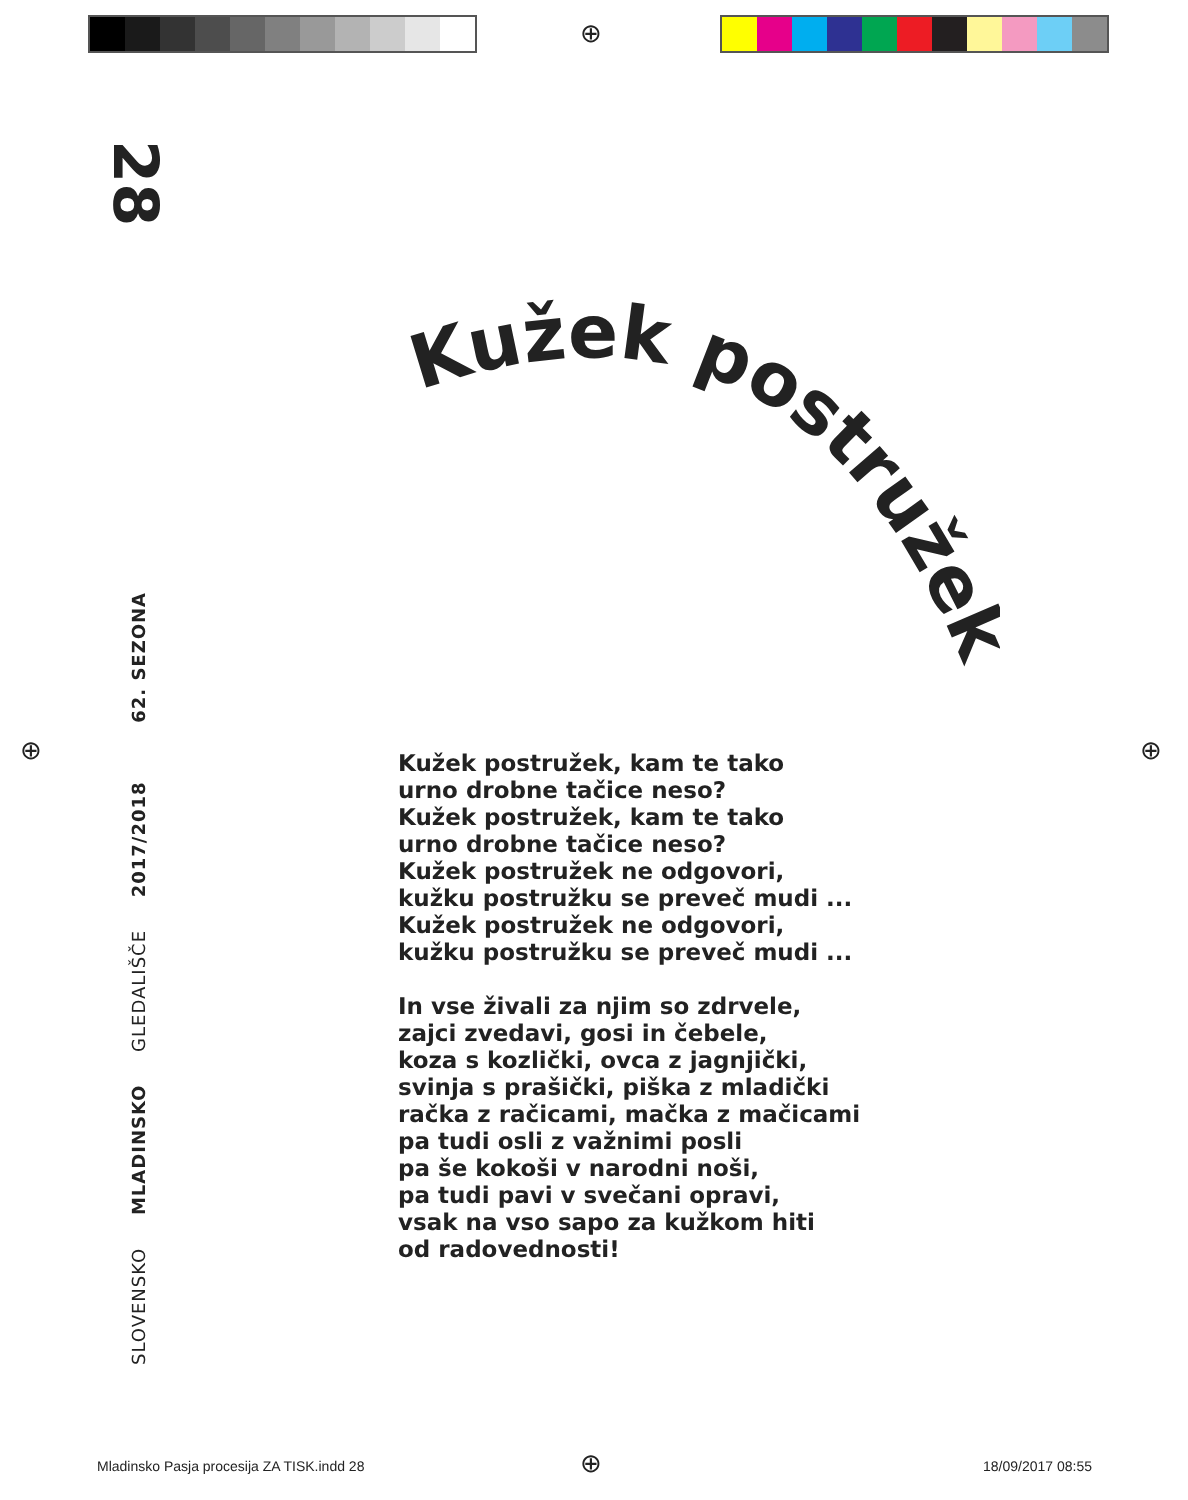⊕
⊕ ⊕
28
SLOVENSKO MLADINSKO GLEDALIŠČE 2017/2018 62. SEZONA
Kužek postružek
Kužek postružek, kam te tako
urno drobne tačice neso?
Kužek postružek, kam te tako
urno drobne tačice neso?
Kužek postružek ne odgovori,
kužku postružku se preveč mudi ...
Kužek postružek ne odgovori,
kužku postružku se preveč mudi ...
In vse živali za njim so zdrvele,
zajci zvedavi, gosi in čebele,
koza s kozlički, ovca z jagnjički,
svinja s prašički, piška z mladički
račka z račicami, mačka z mačicami
pa tudi osli z važnimi posli
pa še kokoši v narodni noši,
pa tudi pavi v svečani opravi,
vsak na vso sapo za kužkom hiti
od radovednosti!
Mladinsko Pasja procesija ZA TISK.indd 28
⊕ 18/09/2017 08:55